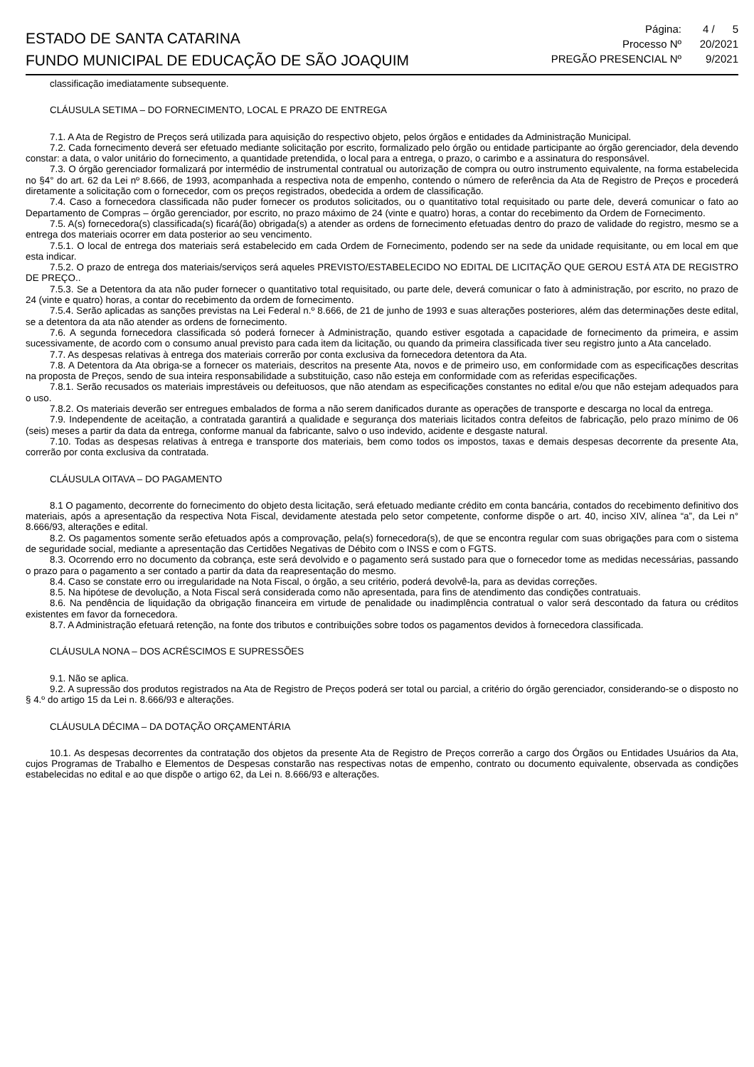ESTADO DE SANTA CATARINA
FUNDO MUNICIPAL DE EDUCAÇÃO DE SÃO JOAQUIM
| Página: | 4 / 5 |
| Processo Nº | 20/2021 |
| PREGÃO PRESENCIAL Nº | 9/2021 |
classificação imediatamente subsequente.
CLÁUSULA SETIMA – DO FORNECIMENTO, LOCAL E PRAZO DE ENTREGA
7.1. A Ata de Registro de Preços será utilizada para aquisição do respectivo objeto, pelos órgãos e entidades da Administração Municipal.
7.2. Cada fornecimento deverá ser efetuado mediante solicitação por escrito, formalizado pelo órgão ou entidade participante ao órgão gerenciador, dela devendo constar: a data, o valor unitário do fornecimento, a quantidade pretendida, o local para a entrega, o prazo, o carimbo e a assinatura do responsável.
7.3. O órgão gerenciador formalizará por intermédio de instrumental contratual ou autorização de compra ou outro instrumento equivalente, na forma estabelecida no §4° do art. 62 da Lei nº 8.666, de 1993, acompanhada a respectiva nota de empenho, contendo o número de referência da Ata de Registro de Preços e procederá diretamente a solicitação com o fornecedor, com os preços registrados, obedecida a ordem de classificação.
7.4. Caso a fornecedora classificada não puder fornecer os produtos solicitados, ou o quantitativo total requisitado ou parte dele, deverá comunicar o fato ao Departamento de Compras – órgão gerenciador, por escrito, no prazo máximo de 24 (vinte e quatro) horas, a contar do recebimento da Ordem de Fornecimento.
7.5. A(s) fornecedora(s) classificada(s) ficará(ão) obrigada(s) a atender as ordens de fornecimento efetuadas dentro do prazo de validade do registro, mesmo se a entrega dos materiais ocorrer em data posterior ao seu vencimento.
7.5.1. O local de entrega dos materiais será estabelecido em cada Ordem de Fornecimento, podendo ser na sede da unidade requisitante, ou em local em que esta indicar.
7.5.2. O prazo de entrega dos materiais/serviços será aqueles PREVISTO/ESTABELECIDO NO EDITAL DE LICITAÇÃO QUE GEROU ESTÁ ATA DE REGISTRO DE PREÇO..
7.5.3. Se a Detentora da ata não puder fornecer o quantitativo total requisitado, ou parte dele, deverá comunicar o fato à administração, por escrito, no prazo de 24 (vinte e quatro) horas, a contar do recebimento da ordem de fornecimento.
7.5.4. Serão aplicadas as sanções previstas na Lei Federal n.º 8.666, de 21 de junho de 1993 e suas alterações posteriores, além das determinações deste edital, se a detentora da ata não atender as ordens de fornecimento.
7.6. A segunda fornecedora classificada só poderá fornecer à Administração, quando estiver esgotada a capacidade de fornecimento da primeira, e assim sucessivamente, de acordo com o consumo anual previsto para cada item da licitação, ou quando da primeira classificada tiver seu registro junto a Ata cancelado.
7.7. As despesas relativas à entrega dos materiais correrão por conta exclusiva da fornecedora detentora da Ata.
7.8. A Detentora da Ata obriga-se a fornecer os materiais, descritos na presente Ata, novos e de primeiro uso, em conformidade com as especificações descritas na proposta de Preços, sendo de sua inteira responsabilidade a substituição, caso não esteja em conformidade com as referidas especificações.
7.8.1. Serão recusados os materiais imprestáveis ou defeituosos, que não atendam as especificações constantes no edital e/ou que não estejam adequados para o uso.
7.8.2. Os materiais deverão ser entregues embalados de forma a não serem danificados durante as operações de transporte e descarga no local da entrega.
7.9. Independente de aceitação, a contratada garantirá a qualidade e segurança dos materiais licitados contra defeitos de fabricação, pelo prazo mínimo de 06 (seis) meses a partir da data da entrega, conforme manual da fabricante, salvo o uso indevido, acidente e desgaste natural.
7.10. Todas as despesas relativas à entrega e transporte dos materiais, bem como todos os impostos, taxas e demais despesas decorrente da presente Ata, correrão por conta exclusiva da contratada.
CLÁUSULA OITAVA – DO PAGAMENTO
8.1 O pagamento, decorrente do fornecimento do objeto desta licitação, será efetuado mediante crédito em conta bancária, contados do recebimento definitivo dos materiais, após a apresentação da respectiva Nota Fiscal, devidamente atestada pelo setor competente, conforme dispõe o art. 40, inciso XIV, alínea “a”, da Lei n° 8.666/93, alterações e edital.
8.2. Os pagamentos somente serão efetuados após a comprovação, pela(s) fornecedora(s), de que se encontra regular com suas obrigações para com o sistema de seguridade social, mediante a apresentação das Certidões Negativas de Débito com o INSS e com o FGTS.
8.3. Ocorrendo erro no documento da cobrança, este será devolvido e o pagamento será sustado para que o fornecedor tome as medidas necessárias, passando o prazo para o pagamento a ser contado a partir da data da reapresentação do mesmo.
8.4. Caso se constate erro ou irregularidade na Nota Fiscal, o órgão, a seu critério, poderá devolvê-la, para as devidas correções.
8.5. Na hipótese de devolução, a Nota Fiscal será considerada como não apresentada, para fins de atendimento das condições contratuais.
8.6. Na pendência de liquidação da obrigação financeira em virtude de penalidade ou inadimplência contratual o valor será descontado da fatura ou créditos existentes em favor da fornecedora.
8.7. A Administração efetuará retenção, na fonte dos tributos e contribuições sobre todos os pagamentos devidos à fornecedora classificada.
CLÁUSULA NONA – DOS ACRÉSCIMOS E SUPRESSÕES
9.1. Não se aplica.
9.2. A supressão dos produtos registrados na Ata de Registro de Preços poderá ser total ou parcial, a critério do órgão gerenciador, considerando-se o disposto no § 4.º do artigo 15 da Lei n. 8.666/93 e alterações.
CLÁUSULA DÉCIMA – DA DOTAÇÃO ORÇAMENTÁRIA
10.1. As despesas decorrentes da contratação dos objetos da presente Ata de Registro de Preços correrão a cargo dos Órgãos ou Entidades Usuários da Ata, cujos Programas de Trabalho e Elementos de Despesas constarão nas respectivas notas de empenho, contrato ou documento equivalente, observada as condições estabelecidas no edital e ao que dispõe o artigo 62, da Lei n. 8.666/93 e alterações.